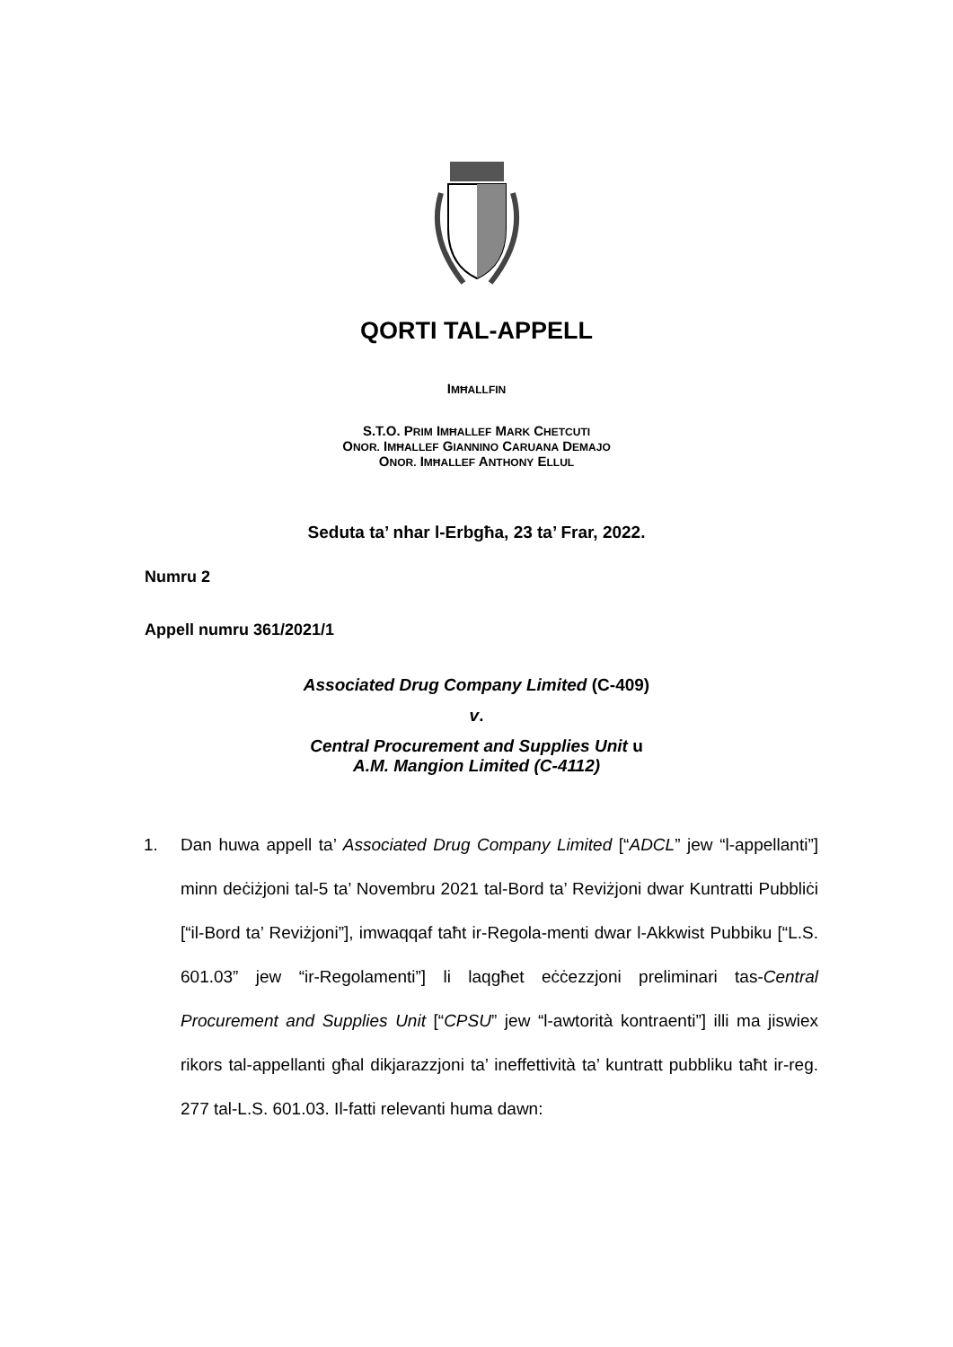QORTI TAL-APPELL
IMĦALLFIN
S.T.O. PRIM IMĦALLEF MARK CHETCUTI
ONOR. IMĦALLEF GIANNINO CARUANA DEMAJO
ONOR. IMĦALLEF ANTHONY ELLUL
Seduta ta’ nhar l-Erbgħa, 23 ta’ Frar, 2022.
Numru 2
Appell numru 361/2021/1
Associated Drug Company Limited (C-409)
v.
Central Procurement and Supplies Unit u
A.M. Mangion Limited (C-4112)
1. Dan huwa appell ta’ Associated Drug Company Limited [“ADCL” jew “l-appellanti”] minn deċiżjoni tal-5 ta’ Novembru 2021 tal-Bord ta’ Reviżjoni dwar Kuntratti Pubbliċi [“il-Bord ta’ Reviżjoni”], imwaqqaf taħt ir-Regola-menti dwar l-Akkwist Pubbiku [“L.S. 601.03” jew “ir-Regolamenti”] li laqgħet eċċezzjoni preliminari tas-Central Procurement and Supplies Unit [“CPSU” jew “l-awtorità kontraenti”] illi ma jiswiex rikors tal-appellanti għal dikjarazzjoni ta’ ineffettività ta’ kuntratt pubbliku taħt ir-reg. 277 tal-L.S. 601.03. Il-fatti relevanti huma dawn: